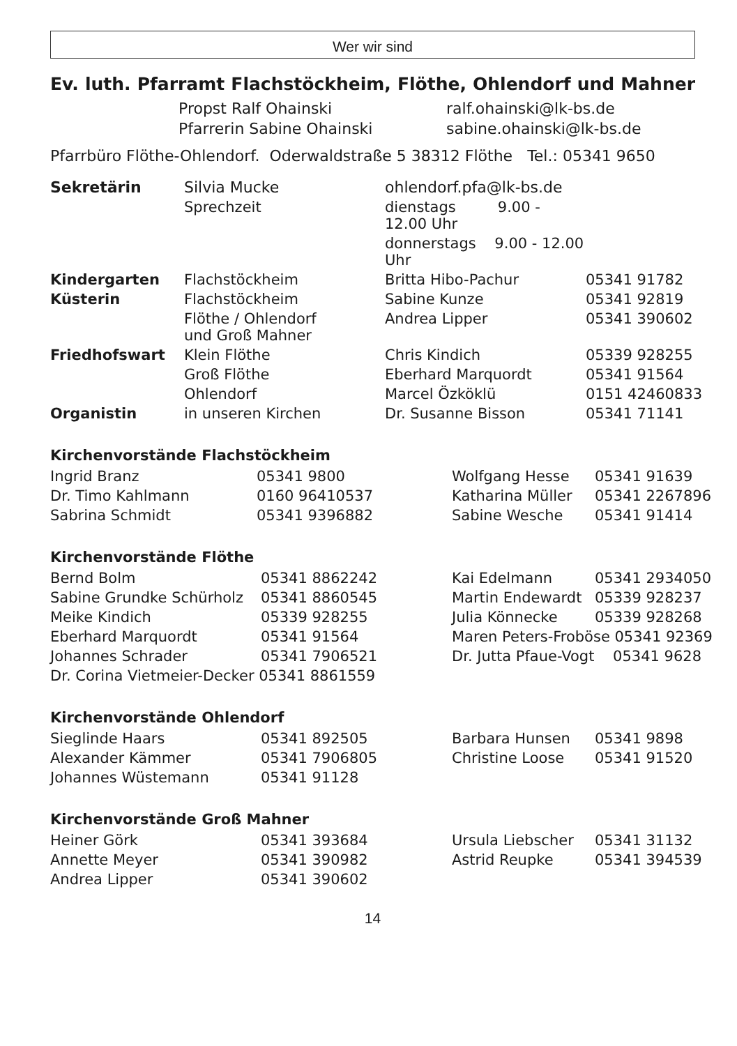Wer wir sind
Ev. luth. Pfarramt Flachstöckheim, Flöthe, Ohlendorf und Mahner
| Propst Ralf Ohainski | ralf.ohainski@lk-bs.de |
| Pfarrerin Sabine Ohainski | sabine.ohainski@lk-bs.de |
Pfarrbüro Flöthe-Ohlendorf. Oderwaldstraße 5 38312 Flöthe Tel.: 05341 9650
| Sekretärin | Silvia Mucke | ohlendorf.pfa@lk-bs.de | |
| | Sprechzeit | dienstags 9.00 - 12.00 Uhr | |
| | | donnerstags 9.00 - 12.00 Uhr | |
| Kindergarten | Flachstöckheim | Britta Hibo-Pachur | 05341 91782 |
| Küsterin | Flachstöckheim | Sabine Kunze | 05341 92819 |
| | Flöthe / Ohlendorf und Groß Mahner | Andrea Lipper | 05341 390602 |
| Friedhofswart | Klein Flöthe | Chris Kindich | 05339 928255 |
| | Groß Flöthe | Eberhard Marquordt | 05341 91564 |
| | Ohlendorf | Marcel Özköklü | 0151 42460833 |
| Organistin | in unseren Kirchen | Dr. Susanne Bisson | 05341 71141 |
Kirchenvorstände Flachstöckheim
| Ingrid Branz | 05341 9800 | Wolfgang Hesse | 05341 91639 |
| Dr. Timo Kahlmann | 0160 96410537 | Katharina Müller | 05341 2267896 |
| Sabrina Schmidt | 05341 9396882 | Sabine Wesche | 05341 91414 |
Kirchenvorstände Flöthe
| Bernd Bolm | 05341 8862242 | Kai Edelmann | 05341 2934050 |
| Sabine Grundke Schürholz | 05341 8860545 | Martin Endewardt | 05339 928237 |
| Meike Kindich | 05339 928255 | Julia Könnecke | 05339 928268 |
| Eberhard Marquordt | 05341 91564 | Maren Peters-Froböse 05341 92369 | |
| Johannes Schrader | 05341 7906521 | Dr. Jutta Pfaue-Vogt 05341 9628 | |
| Dr. Corina Vietmeier-Decker 05341 8861559 | | | |
Kirchenvorstände Ohlendorf
| Sieglinde Haars | 05341 892505 | Barbara Hunsen | 05341 9898 |
| Alexander Kämmer | 05341 7906805 | Christine Loose | 05341 91520 |
| Johannes Wüstemann | 05341 91128 | | |
Kirchenvorstände Groß Mahner
| Heiner Görk | 05341 393684 | Ursula Liebscher | 05341 31132 |
| Annette Meyer | 05341 390982 | Astrid Reupke | 05341 394539 |
| Andrea Lipper | 05341 390602 | | |
14